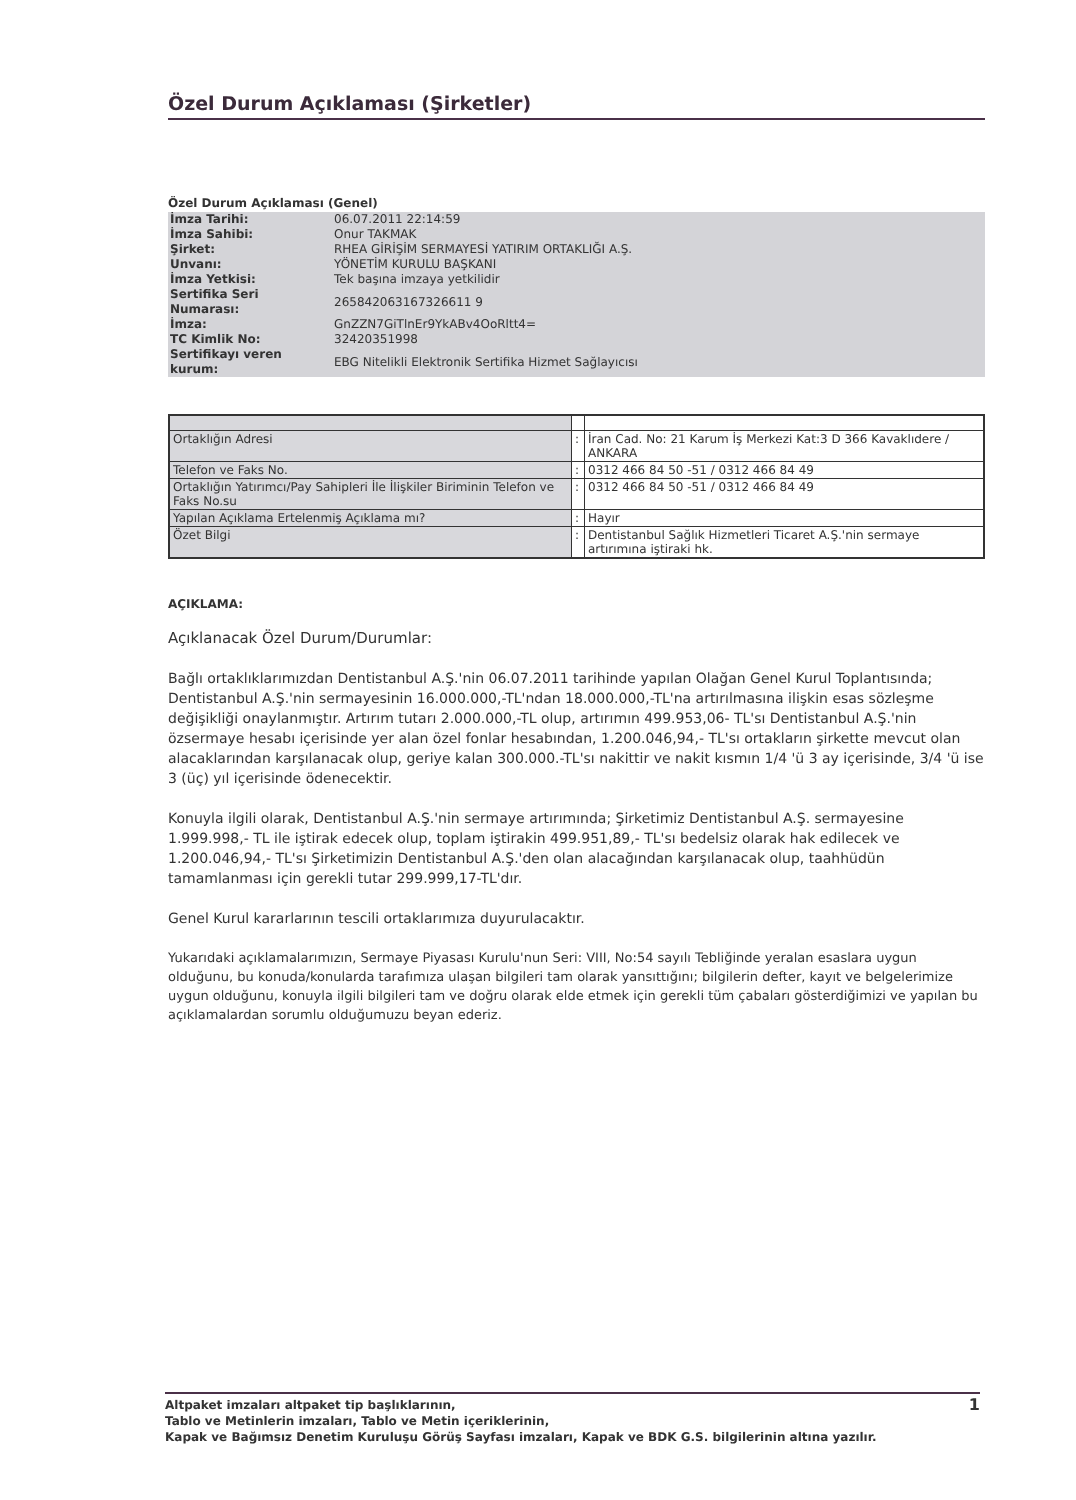Özel Durum Açıklaması (Şirketler)
Özel Durum Açıklaması (Genel)
| İmza Tarihi: | 06.07.2011 22:14:59 |
| İmza Sahibi: | Onur TAKMAK |
| Şirket: | RHEA GİRİŞİM SERMAYESİ YATIRIM ORTAKLIĞI A.Ş. |
| Unvanı: | YÖNETİM KURULU BAŞKANI |
| İmza Yetkisi: | Tek başına imzaya yetkilidir |
| Sertifika Seri Numarası: | 265842063167326611 9 |
| İmza: | GnZZN7GiTlnEr9YkABv4OoRltt4= |
| TC Kimlik No: | 32420351998 |
| Sertifikayı veren kurum: | EBG Nitelikli Elektronik Sertifika Hizmet Sağlayıcısı |
| Ortaklığın Adresi | : | İran Cad. No: 21 Karum İş Merkezi Kat:3 D 366 Kavaklıdere / ANKARA |
| Telefon ve Faks No. | : | 0312 466 84 50 -51 / 0312 466 84 49 |
| Ortaklığın Yatırımcı/Pay Sahipleri İle İlişkiler Biriminin Telefon ve Faks No.su | : | 0312 466 84 50 -51 / 0312 466 84 49 |
| Yapılan Açıklama Ertelenmiş Açıklama mı? | : | Hayır |
| Özet Bilgi | : | Dentistanbul Sağlık Hizmetleri Ticaret A.Ş.'nin sermaye artırımına iştiraki hk. |
AÇIKLAMA:
Açıklanacak Özel Durum/Durumlar:
Bağlı ortaklıklarımızdan Dentistanbul A.Ş.'nin 06.07.2011 tarihinde yapılan Olağan Genel Kurul Toplantısında; Dentistanbul A.Ş.'nin sermayesinin 16.000.000,-TL'ndan 18.000.000,-TL'na artırılmasına ilişkin esas sözleşme değişikliği onaylanmıştır. Artırım tutarı 2.000.000,-TL olup, artırımın 499.953,06- TL'sı Dentistanbul A.Ş.'nin özsermaye hesabı içerisinde yer alan özel fonlar hesabından, 1.200.046,94,- TL'sı ortakların şirkette mevcut olan alacaklarından karşılanacak olup, geriye kalan 300.000.-TL'sı nakittir ve nakit kısmın 1/4 'ü 3 ay içerisinde, 3/4 'ü ise 3 (üç) yıl içerisinde ödenecektir.
Konuyla ilgili olarak, Dentistanbul A.Ş.'nin sermaye artırımında; Şirketimiz Dentistanbul A.Ş. sermayesine 1.999.998,- TL ile iştirak edecek olup, toplam iştirakin 499.951,89,- TL'sı bedelsiz olarak hak edilecek ve 1.200.046,94,- TL'sı Şirketimizin Dentistanbul A.Ş.'den olan alacağından karşılanacak olup, taahhüdün tamamlanması için gerekli tutar 299.999,17-TL'dır.
Genel Kurul kararlarının tescili ortaklarımıza duyurulacaktır.
Yukarıdaki açıklamalarımızın, Sermaye Piyasası Kurulu'nun Seri: VIII, No:54 sayılı Tebliğinde yeralan esaslara uygun olduğunu, bu konuda/konularda tarafımıza ulaşan bilgileri tam olarak yansıttığını; bilgilerin defter, kayıt ve belgelerimize uygun olduğunu, konuyla ilgili bilgileri tam ve doğru olarak elde etmek için gerekli tüm çabaları gösterdiğimizi ve yapılan bu açıklamalardan sorumlu olduğumuzu beyan ederiz.
1 Altpaket imzaları altpaket tip başlıklarının,
Tablo ve Metinlerin imzaları, Tablo ve Metin içeriklerinin,
Kapak ve Bağımsız Denetim Kuruluşu Görüş Sayfası imzaları, Kapak ve BDK G.S. bilgilerinin altına yazılır.